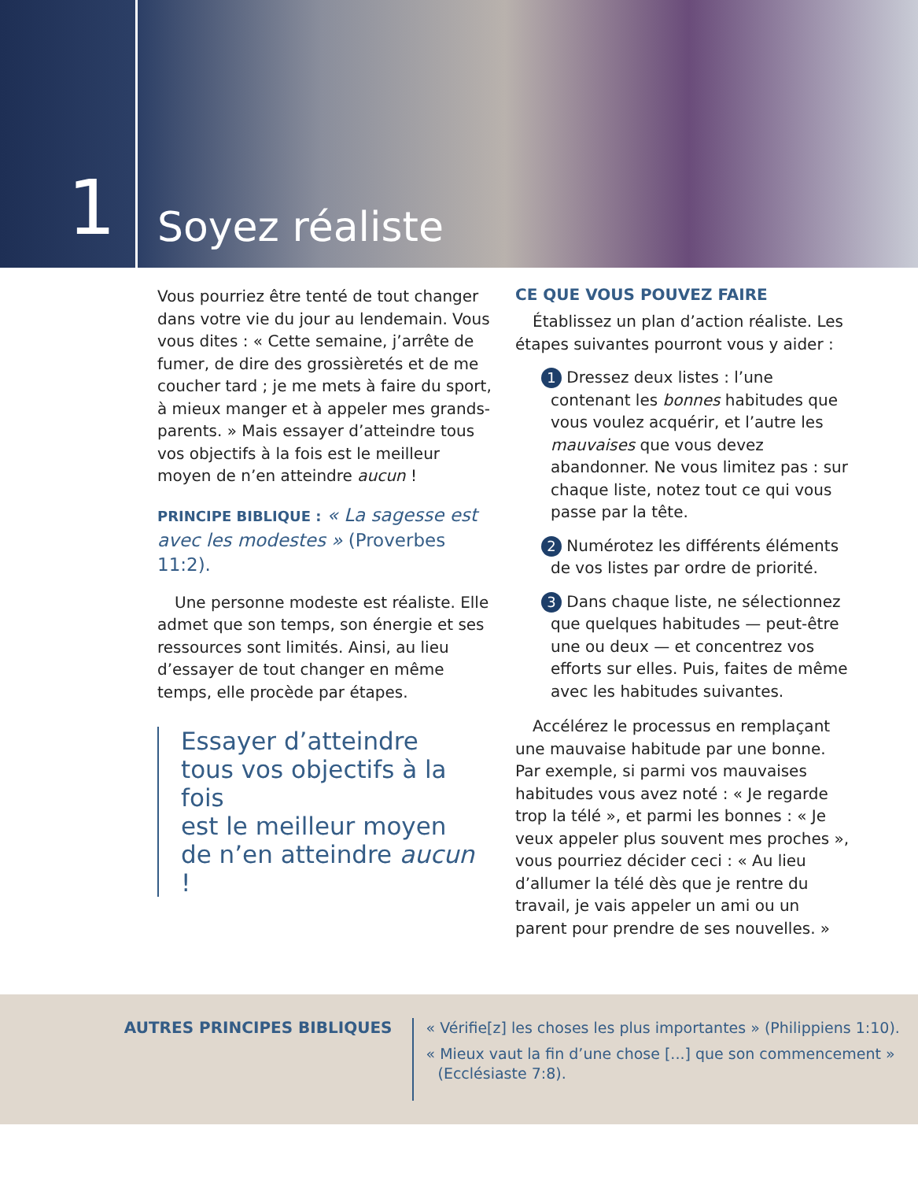1
Soyez réaliste
Vous pourriez être tenté de tout changer dans votre vie du jour au lendemain. Vous vous dites : « Cette semaine, j’arrête de fumer, de dire des grossièretés et de me coucher tard ; je me mets à faire du sport, à mieux manger et à appeler mes grands-parents. » Mais essayer d’atteindre tous vos objectifs à la fois est le meilleur moyen de n’en atteindre aucun !
PRINCIPE BIBLIQUE : « La sagesse est avec les modestes » (Proverbes 11:2).
Une personne modeste est réaliste. Elle admet que son temps, son énergie et ses ressources sont limités. Ainsi, au lieu d’essayer de tout changer en même temps, elle procède par étapes.
Essayer d’atteindre
tous vos objectifs à la fois
est le meilleur moyen
de n’en atteindre aucun !
CE QUE VOUS POUVEZ FAIRE
Établissez un plan d’action réaliste. Les étapes suivantes pourront vous y aider :
1 Dressez deux listes : l’une contenant les bonnes habitudes que vous voulez acquérir, et l’autre les mauvaises que vous devez abandonner. Ne vous limitez pas : sur chaque liste, notez tout ce qui vous passe par la tête.
2 Numérotez les différents éléments de vos listes par ordre de priorité.
3 Dans chaque liste, ne sélectionnez que quelques habitudes — peut-être une ou deux — et concentrez vos efforts sur elles. Puis, faites de même avec les habitudes suivantes.
Accélérez le processus en remplaçant une mauvaise habitude par une bonne. Par exemple, si parmi vos mauvaises habitudes vous avez noté : « Je regarde trop la télé », et parmi les bonnes : « Je veux appeler plus souvent mes proches », vous pourriez décider ceci : « Au lieu d’allumer la télé dès que je rentre du travail, je vais appeler un ami ou un parent pour prendre de ses nouvelles. »
AUTRES PRINCIPES BIBLIQUES
« Vérifie[z] les choses les plus importantes » (Philippiens 1:10).
« Mieux vaut la fin d’une chose [...] que son commencement » (Ecclésiaste 7:8).